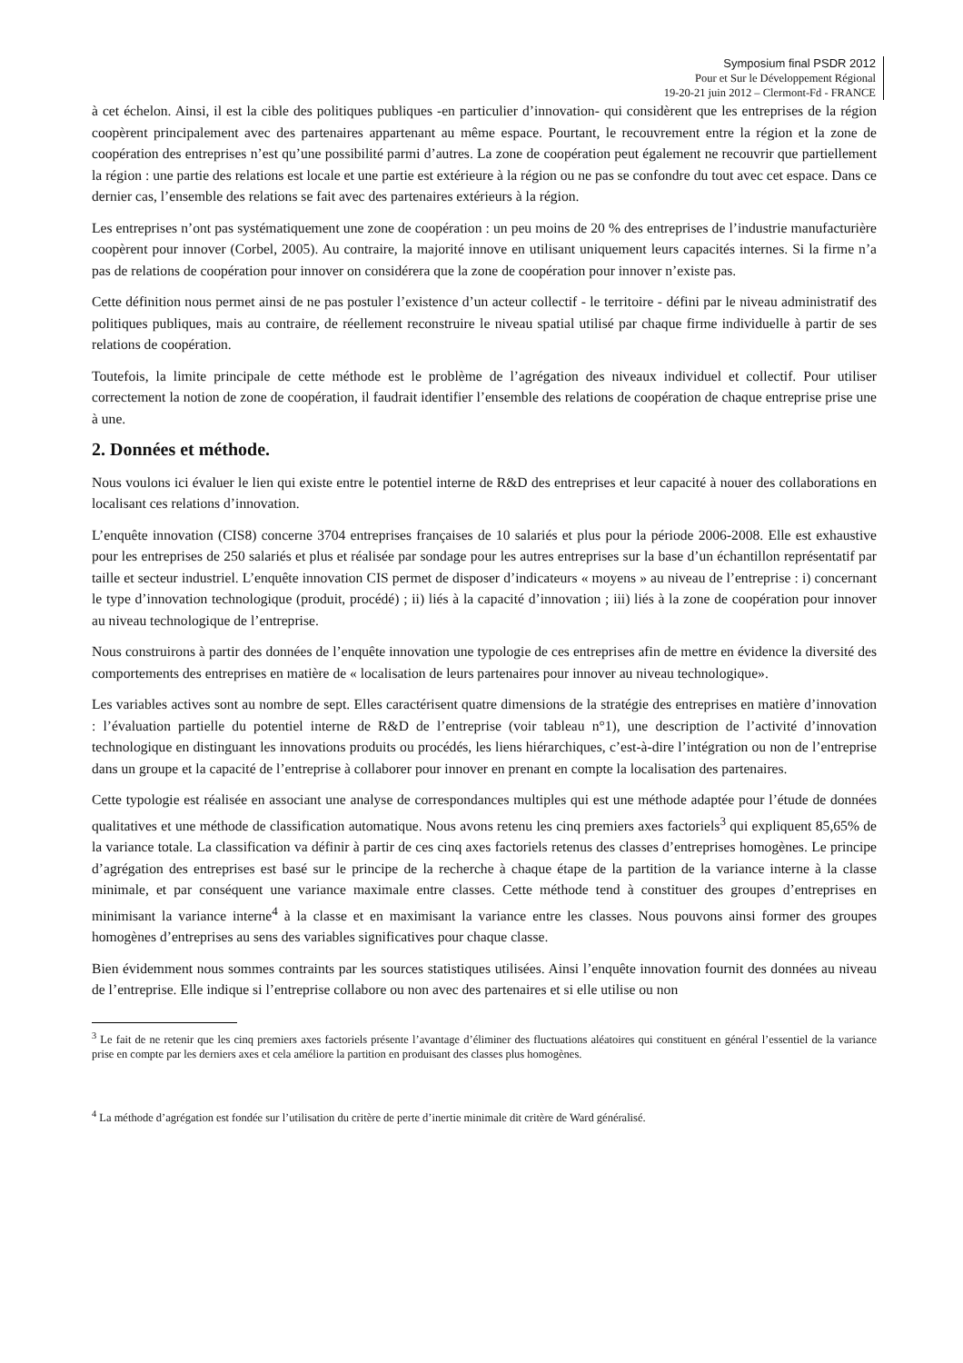Symposium final PSDR 2012
Pour et Sur le Développement Régional
19-20-21 juin 2012 – Clermont-Fd - FRANCE
à cet échelon. Ainsi, il est la cible des politiques publiques -en particulier d’innovation- qui considèrent que les entreprises de la région coopèrent principalement avec des partenaires appartenant au même espace. Pourtant, le recouvrement entre la région et la zone de coopération des entreprises n’est qu’une possibilité parmi d’autres. La zone de coopération peut également ne recouvrir que partiellement la région : une partie des relations est locale et une partie est extérieure à la région ou ne pas se confondre du tout avec cet espace. Dans ce dernier cas, l’ensemble des relations se fait avec des partenaires extérieurs à la région.
Les entreprises n’ont pas systématiquement une zone de coopération : un peu moins de 20 % des entreprises de l’industrie manufacturière coopèrent pour innover (Corbel, 2005). Au contraire, la majorité innove en utilisant uniquement leurs capacités internes. Si la firme n’a pas de relations de coopération pour innover on considérera que la zone de coopération pour innover n’existe pas.
Cette définition nous permet ainsi de ne pas postuler l’existence d’un acteur collectif - le territoire - défini par le niveau administratif des politiques publiques, mais au contraire, de réellement reconstruire le niveau spatial utilisé par chaque firme individuelle à partir de ses relations de coopération.
Toutefois, la limite principale de cette méthode est le problème de l’agrégation des niveaux individuel et collectif. Pour utiliser correctement la notion de zone de coopération, il faudrait identifier l’ensemble des relations de coopération de chaque entreprise prise une à une.
2. Données et méthode.
Nous voulons ici évaluer le lien qui existe entre le potentiel interne de R&D des entreprises et leur capacité à nouer des collaborations en localisant ces relations d’innovation.
L’enquête innovation (CIS8) concerne 3704 entreprises françaises de 10 salariés et plus pour la période 2006-2008. Elle est exhaustive pour les entreprises de 250 salariés et plus et réalisée par sondage pour les autres entreprises sur la base d’un échantillon représentatif par taille et secteur industriel. L’enquête innovation CIS permet de disposer d’indicateurs « moyens » au niveau de l’entreprise : i) concernant le type d’innovation technologique (produit, procédé) ; ii) liés à la capacité d’innovation ; iii) liés à la zone de coopération pour innover au niveau technologique de l’entreprise.
Nous construirons à partir des données de l’enquête innovation une typologie de ces entreprises afin de mettre en évidence la diversité des comportements des entreprises en matière de « localisation de leurs partenaires pour innover au niveau technologique».
Les variables actives sont au nombre de sept. Elles caractérisent quatre dimensions de la stratégie des entreprises en matière d’innovation : l’évaluation partielle du potentiel interne de R&D de l’entreprise (voir tableau n°1), une description de l’activité d’innovation technologique en distinguant les innovations produits ou procédés, les liens hiérarchiques, c’est-à-dire l’intégration ou non de l’entreprise dans un groupe et la capacité de l’entreprise à collaborer pour innover en prenant en compte la localisation des partenaires.
Cette typologie est réalisée en associant une analyse de correspondances multiples qui est une méthode adaptée pour l’étude de données qualitatives et une méthode de classification automatique. Nous avons retenu les cinq premiers axes factoriels<sup>3</sup> qui expliquent 85,65% de la variance totale. La classification va définir à partir de ces cinq axes factoriels retenus des classes d’entreprises homogènes. Le principe d’agrégation des entreprises est basé sur le principe de la recherche à chaque étape de la partition de la variance interne à la classe minimale, et par conséquent une variance maximale entre classes. Cette méthode tend à constituer des groupes d’entreprises en minimisant la variance interne<sup>4</sup> à la classe et en maximisant la variance entre les classes. Nous pouvons ainsi former des groupes homogènes d’entreprises au sens des variables significatives pour chaque classe.
Bien évidemment nous sommes contraints par les sources statistiques utilisées. Ainsi l’enquête innovation fournit des données au niveau de l’entreprise. Elle indique si l’entreprise collabore ou non avec des partenaires et si elle utilise ou non
<sup>3</sup> Le fait de ne retenir que les cinq premiers axes factoriels présente l’avantage d’éliminer des fluctuations aléatoires qui constituent en général l’essentiel de la variance prise en compte par les derniers axes et cela améliore la partition en produisant des classes plus homogènes.
<sup>4</sup> La méthode d’agrégation est fondée sur l’utilisation du critère de perte d’inertie minimale dit critère de Ward généralisé.